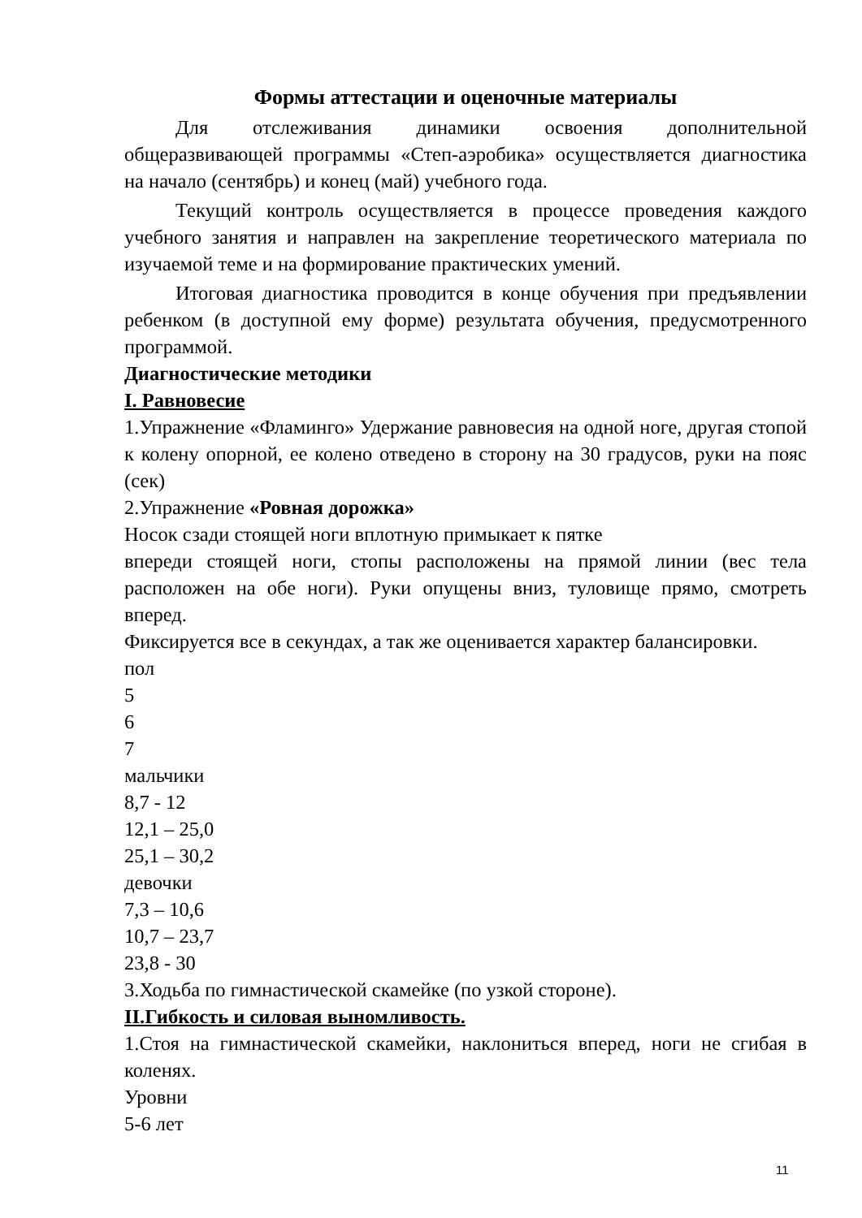Формы аттестации и оценочные материалы
Для отслеживания динамики освоения дополнительной общеразвивающей программы «Степ-аэробика» осуществляется диагностика на начало (сентябрь) и конец (май) учебного года.
Текущий контроль осуществляется в процессе проведения каждого учебного занятия и направлен на закрепление теоретического материала по изучаемой теме и на формирование практических умений.
Итоговая диагностика проводится в конце обучения при предъявлении ребенком (в доступной ему форме) результата обучения, предусмотренного программой.
Диагностические методики
I. Равновесие
1.Упражнение «Фламинго» Удержание равновесия на одной ноге, другая стопой к колену опорной, ее колено отведено в сторону на 30 градусов, руки на пояс (сек)
2.Упражнение «Ровная дорожка»
Носок сзади стоящей ноги вплотную примыкает к пятке
впереди стоящей ноги, стопы расположены на прямой линии (вес тела расположен на обе ноги). Руки опущены вниз, туловище прямо, смотреть вперед.
Фиксируется все в секундах, а так же оценивается характер балансировки.
пол
5
6
7
мальчики
8,7 - 12
12,1 – 25,0
25,1 – 30,2
девочки
7,3 – 10,6
10,7 – 23,7
23,8 - 30
3.Ходьба по гимнастической скамейке (по узкой стороне).
II.Гибкость и силовая выномливость.
1.Стоя на гимнастической скамейки, наклониться вперед, ноги не сгибая в коленях.
Уровни
5-6 лет
11